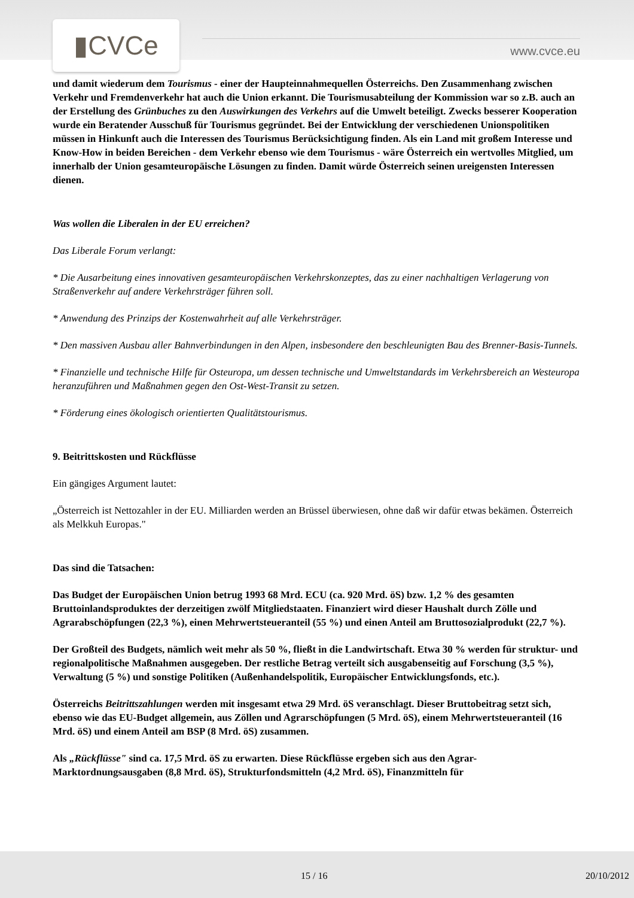▮CVCe
www.cvce.eu
und damit wiederum dem Tourismus - einer der Haupteinnahmequellen Österreichs. Den Zusammenhang zwischen Verkehr und Fremdenverkehr hat auch die Union erkannt. Die Tourismusabteilung der Kommission war so z.B. auch an der Erstellung des Grünbuches zu den Auswirkungen des Verkehrs auf die Umwelt beteiligt. Zwecks besserer Kooperation wurde ein Beratender Ausschuß für Tourismus gegründet. Bei der Entwicklung der verschiedenen Unionspolitiken müssen in Hinkunft auch die Interessen des Tourismus Berücksichtigung finden. Als ein Land mit großem Interesse und Know-How in beiden Bereichen - dem Verkehr ebenso wie dem Tourismus - wäre Österreich ein wertvolles Mitglied, um innerhalb der Union gesamteuropäische Lösungen zu finden. Damit würde Österreich seinen ureigensten Interessen dienen.
Was wollen die Liberalen in der EU erreichen?
Das Liberale Forum verlangt:
* Die Ausarbeitung eines innovativen gesamteuropäischen Verkehrskonzeptes, das zu einer nachhaltigen Verlagerung von Straßenverkehr auf andere Verkehrsträger führen soll.
* Anwendung des Prinzips der Kostenwahrheit auf alle Verkehrsträger.
* Den massiven Ausbau aller Bahnverbindungen in den Alpen, insbesondere den beschleunigten Bau des Brenner-Basis-Tunnels.
* Finanzielle und technische Hilfe für Osteuropa, um dessen technische und Umweltstandards im Verkehrsbereich an Westeuropa heranzuführen und Maßnahmen gegen den Ost-West-Transit zu setzen.
* Förderung eines ökologisch orientierten Qualitätstourismus.
9. Beitrittskosten und Rückflüsse
Ein gängiges Argument lautet:
„Österreich ist Nettozahler in der EU. Milliarden werden an Brüssel überwiesen, ohne daß wir dafür etwas bekämen. Österreich als Melkkuh Europas."
Das sind die Tatsachen:
Das Budget der Europäischen Union betrug 1993 68 Mrd. ECU (ca. 920 Mrd. öS) bzw. 1,2 % des gesamten Bruttoinlandsproduktes der derzeitigen zwölf Mitgliedstaaten. Finanziert wird dieser Haushalt durch Zölle und Agrarabschöpfungen (22,3 %), einen Mehrwertsteueranteil (55 %) und einen Anteil am Bruttosozialprodukt (22,7 %).
Der Großteil des Budgets, nämlich weit mehr als 50 %, fließt in die Landwirtschaft. Etwa 30 % werden für struktur- und regionalpolitische Maßnahmen ausgegeben. Der restliche Betrag verteilt sich ausgabenseitig auf Forschung (3,5 %), Verwaltung (5 %) und sonstige Politiken (Außenhandelspolitik, Europäischer Entwicklungsfonds, etc.).
Österreichs Beitrittszahlungen werden mit insgesamt etwa 29 Mrd. öS veranschlagt. Dieser Bruttobeitrag setzt sich, ebenso wie das EU-Budget allgemein, aus Zöllen und Agrarschöpfungen (5 Mrd. öS), einem Mehrwertsteueranteil (16 Mrd. öS) und einem Anteil am BSP (8 Mrd. öS) zusammen.
Als „Rückflüsse" sind ca. 17,5 Mrd. öS zu erwarten. Diese Rückflüsse ergeben sich aus den Agrar-Marktordnungsausgaben (8,8 Mrd. öS), Strukturfondsmitteln (4,2 Mrd. öS), Finanzmitteln für
15 / 16 20/10/2012